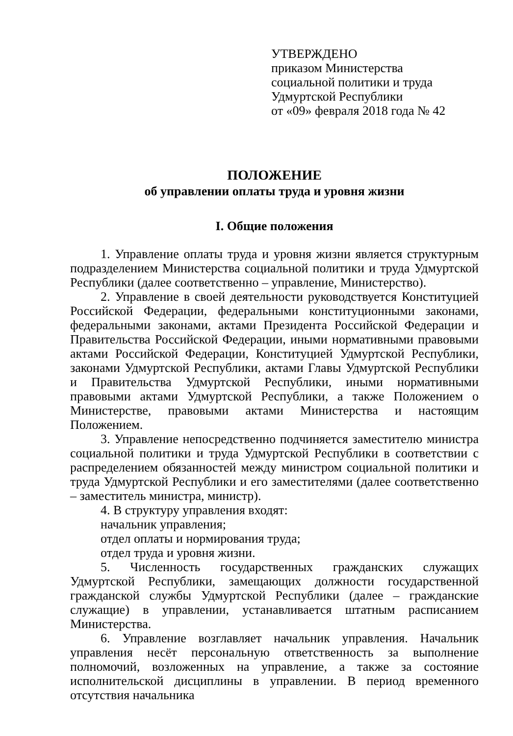УТВЕРЖДЕНО
приказом Министерства
социальной политики и труда
Удмуртской Республики
от «09» февраля 2018 года № 42
ПОЛОЖЕНИЕ
об управлении оплаты труда и уровня жизни
I. Общие положения
1. Управление оплаты труда и уровня жизни является структурным подразделением Министерства социальной политики и труда Удмуртской Республики (далее соответственно – управление, Министерство).
2. Управление в своей деятельности руководствуется Конституцией Российской Федерации, федеральными конституционными законами, федеральными законами, актами Президента Российской Федерации и Правительства Российской Федерации, иными нормативными правовыми актами Российской Федерации, Конституцией Удмуртской Республики, законами Удмуртской Республики, актами Главы Удмуртской Республики и Правительства Удмуртской Республики, иными нормативными правовыми актами Удмуртской Республики, а также Положением о Министерстве, правовыми актами Министерства и настоящим Положением.
3. Управление непосредственно подчиняется заместителю министра социальной политики и труда Удмуртской Республики в соответствии с распределением обязанностей между министром социальной политики и труда Удмуртской Республики и его заместителями (далее соответственно – заместитель министра, министр).
4. В структуру управления входят:
начальник управления;
отдел оплаты и нормирования труда;
отдел труда и уровня жизни.
5. Численность государственных гражданских служащих Удмуртской Республики, замещающих должности государственной гражданской службы Удмуртской Республики (далее – гражданские служащие) в управлении, устанавливается штатным расписанием Министерства.
6. Управление возглавляет начальник управления. Начальник управления несёт персональную ответственность за выполнение полномочий, возложенных на управление, а также за состояние исполнительской дисциплины в управлении. В период временного отсутствия начальника